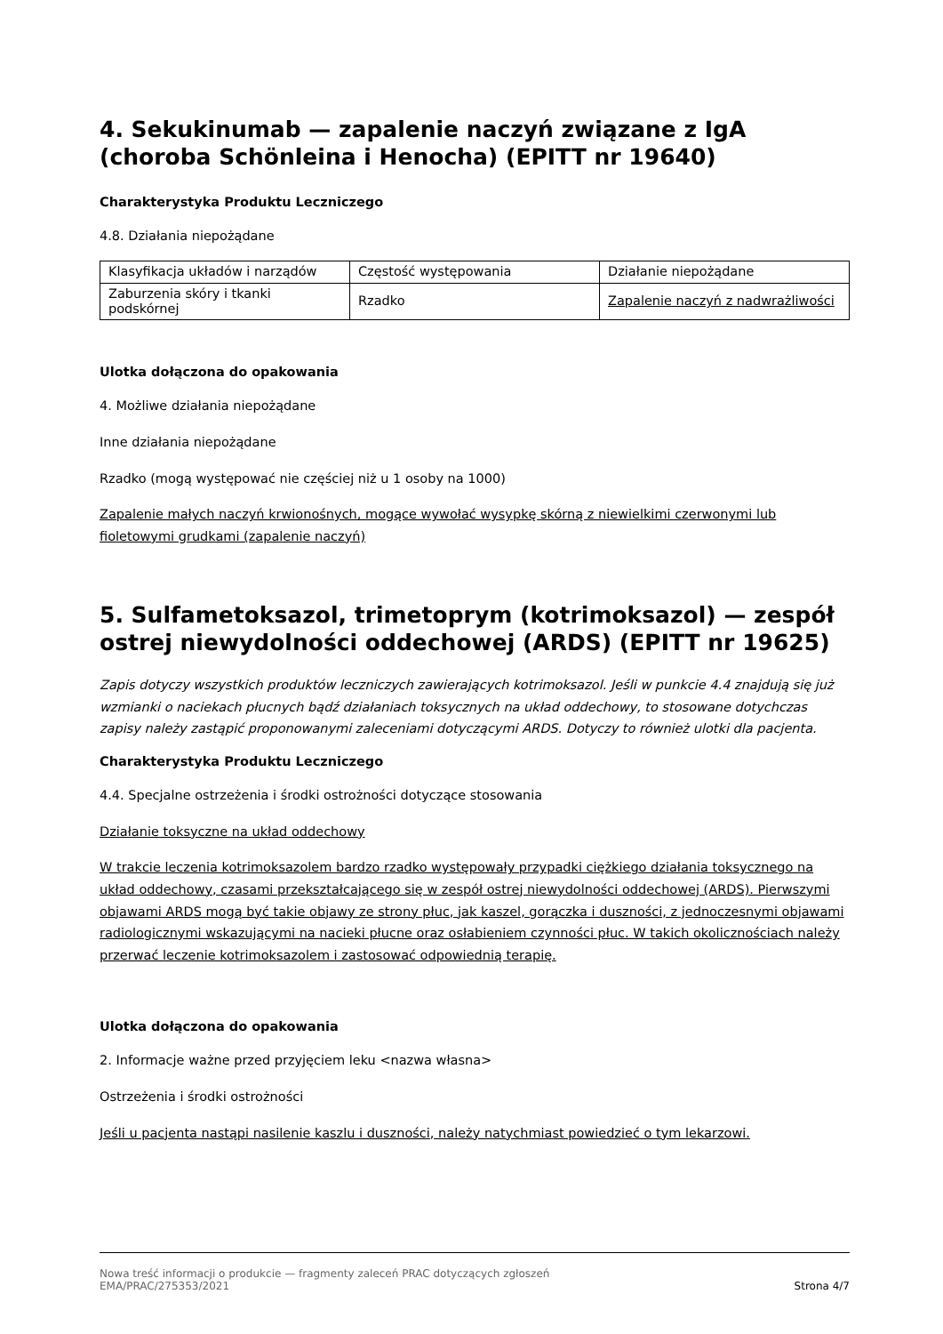4. Sekukinumab — zapalenie naczyń związane z IgA (choroba Schönleina i Henocha) (EPITT nr 19640)
Charakterystyka Produktu Leczniczego
4.8. Działania niepożądane
| Klasyfikacja układów i narządów | Częstość występowania | Działanie niepożądane |
| Zaburzenia skóry i tkanki podskórnej | Rzadko | Zapalenie naczyń z nadwrażliwości |
Ulotka dołączona do opakowania
4. Możliwe działania niepożądane
Inne działania niepożądane
Rzadko (mogą występować nie częściej niż u 1 osoby na 1000)
Zapalenie małych naczyń krwionośnych, mogące wywołać wysypkę skórną z niewielkimi czerwonymi lub fioletowymi grudkami (zapalenie naczyń)
5. Sulfametoksazol, trimetoprym (kotrimoksazol) — zespół ostrej niewydolności oddechowej (ARDS) (EPITT nr 19625)
Zapis dotyczy wszystkich produktów leczniczych zawierających kotrimoksazol. Jeśli w punkcie 4.4 znajdują się już wzmianki o naciekach płucnych bądź działaniach toksycznych na układ oddechowy, to stosowane dotychczas zapisy należy zastąpić proponowanymi zaleceniami dotyczącymi ARDS. Dotyczy to również ulotki dla pacjenta.
Charakterystyka Produktu Leczniczego
4.4. Specjalne ostrzeżenia i środki ostrożności dotyczące stosowania
Działanie toksyczne na układ oddechowy
W trakcie leczenia kotrimoksazolem bardzo rzadko występowały przypadki ciężkiego działania toksycznego na układ oddechowy, czasami przekształcającego się w zespół ostrej niewydolności oddechowej (ARDS). Pierwszymi objawami ARDS mogą być takie objawy ze strony płuc, jak kaszel, gorączka i duszności, z jednoczesnymi objawami radiologicznymi wskazującymi na nacieki płucne oraz osłabieniem czynności płuc. W takich okolicznościach należy przerwać leczenie kotrimoksazolem i zastosować odpowiednią terapię.
Ulotka dołączona do opakowania
2. Informacje ważne przed przyjęciem leku <nazwa własna>
Ostrzeżenia i środki ostrożności
Jeśli u pacjenta nastąpi nasilenie kaszlu i duszności, należy natychmiast powiedzieć o tym lekarzowi.
Nowa treść informacji o produkcie — fragmenty zaleceń PRAC dotyczących zgłoszeń
EMA/PRAC/275353/2021
Strona 4/7